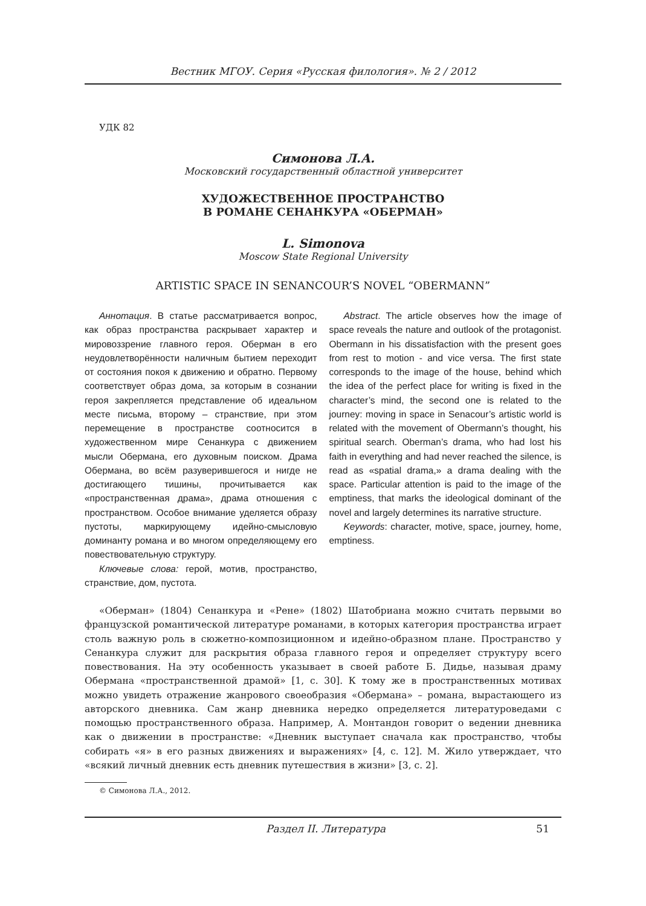Вестник МГОУ. Серия «Русская филология». № 2 / 2012
УДК 82
Симонова Л.А.
Московский государственный областной университет
ХУДОЖЕСТВЕННОЕ ПРОСТРАНСТВО
В РОМАНЕ СЕНАНКУРА «ОБЕРМАН»
L. Simonova
Moscow State Regional University
ARTISTIC SPACE IN SENANCOUR’S NOVEL “OBERMANN”
Аннотация. В статье рассматривается вопрос, как образ пространства раскрывает характер и мировоззрение главного героя. Оберман в его неудовлетворённости наличным бытием переходит от состояния покоя к движению и обратно. Первому соответствует образ дома, за которым в сознании героя закрепляется представление об идеальном месте письма, второму – странствие, при этом перемещение в пространстве соотносится в художественном мире Сенанкура с движением мысли Обермана, его духовным поиском. Драма Обермана, во всём разуверившегося и нигде не достигающего тишины, прочитывается как «пространственная драма», драма отношения с пространством. Особое внимание уделяется образу пустоты, маркирующему идейно-смысловую доминанту романа и во многом определяющему его повествовательную структуру.
Ключевые слова: герой, мотив, пространство, странствие, дом, пустота.
Abstract. The article observes how the image of space reveals the nature and outlook of the protagonist. Obermann in his dissatisfaction with the present goes from rest to motion - and vice versa. The first state corresponds to the image of the house, behind which the idea of the perfect place for writing is fixed in the character’s mind, the second one is related to the journey: moving in space in Senacour’s artistic world is related with the movement of Obermann’s thought, his spiritual search. Oberman’s drama, who had lost his faith in everything and had never reached the silence, is read as «spatial drama,» a drama dealing with the space. Particular attention is paid to the image of the emptiness, that marks the ideological dominant of the novel and largely determines its narrative structure.
Keywords: character, motive, space, journey, home, emptiness.
«Оберман» (1804) Сенанкура и «Рене» (1802) Шатобриана можно считать первыми во французской романтической литературе романами, в которых категория пространства играет столь важную роль в сюжетно-композиционном и идейно-образном плане. Пространство у Сенанкура служит для раскрытия образа главного героя и определяет структуру всего повествования. На эту особенность указывает в своей работе Б. Дидье, называя драму Обермана «пространственной драмой» [1, с. 30]. К тому же в пространственных мотивах можно увидеть отражение жанрового своеобразия «Обермана» – романа, вырастающего из авторского дневника. Сам жанр дневника нередко определяется литературоведами с помощью пространственного образа. Например, А. Монтандон говорит о ведении дневника как о движении в пространстве: «Дневник выступает сначала как пространство, чтобы собирать «я» в его разных движениях и выражениях» [4, с. 12]. М. Жило утверждает, что «всякий личный дневник есть дневник путешествия в жизни» [3, с. 2].
© Симонова Л.А., 2012.
Раздел II. Литература 51